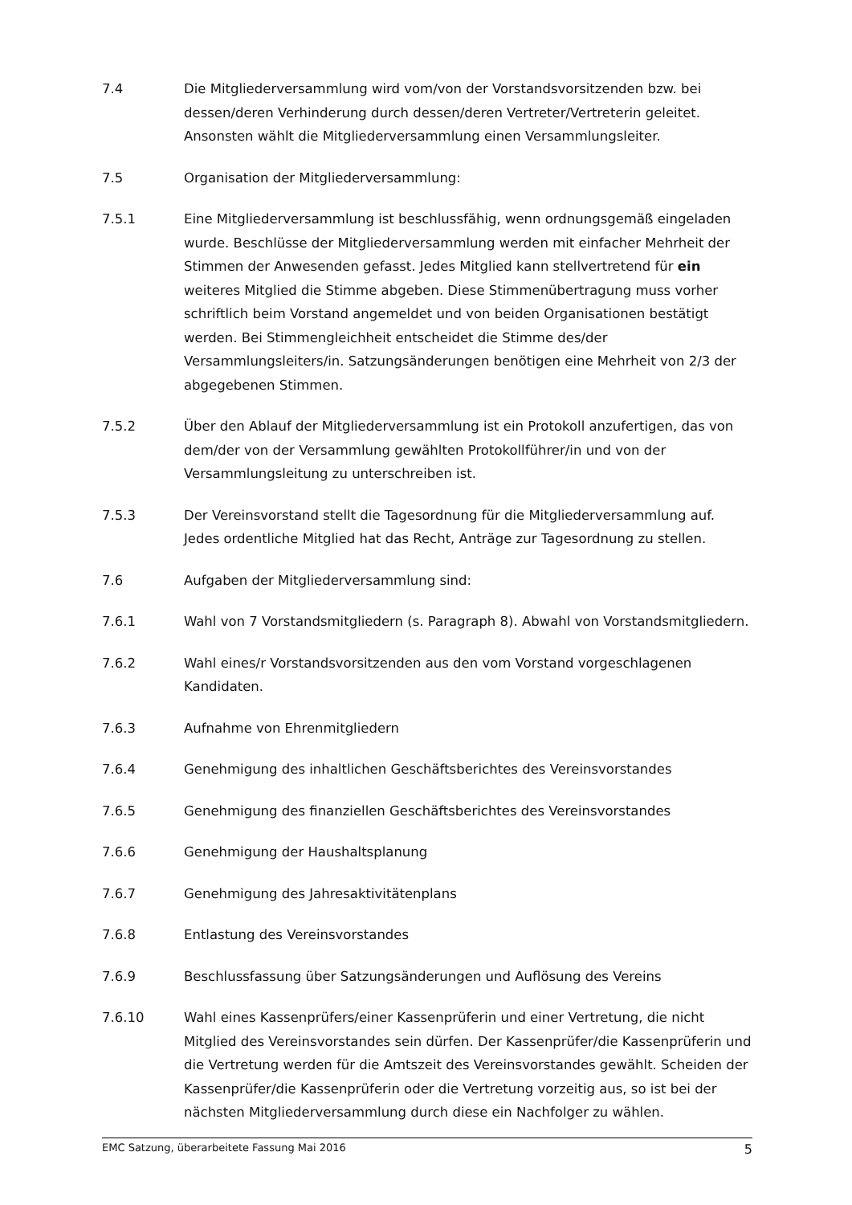7.4 Die Mitgliederversammlung wird vom/von der Vorstandsvorsitzenden bzw. bei dessen/deren Verhinderung durch dessen/deren Vertreter/Vertreterin geleitet. Ansonsten wählt die Mitgliederversammlung einen Versammlungsleiter.
7.5 Organisation der Mitgliederversammlung:
7.5.1 Eine Mitgliederversammlung ist beschlussfähig, wenn ordnungsgemäß eingeladen wurde. Beschlüsse der Mitgliederversammlung werden mit einfacher Mehrheit der Stimmen der Anwesenden gefasst. Jedes Mitglied kann stellvertretend für ein weiteres Mitglied die Stimme abgeben. Diese Stimmenübertragung muss vorher schriftlich beim Vorstand angemeldet und von beiden Organisationen bestätigt werden. Bei Stimmengleichheit entscheidet die Stimme des/der Versammlungsleiters/in. Satzungsänderungen benötigen eine Mehrheit von 2/3 der abgegebenen Stimmen.
7.5.2 Über den Ablauf der Mitgliederversammlung ist ein Protokoll anzufertigen, das von dem/der von der Versammlung gewählten Protokollführer/in und von der Versammlungsleitung zu unterschreiben ist.
7.5.3 Der Vereinsvorstand stellt die Tagesordnung für die Mitgliederversammlung auf. Jedes ordentliche Mitglied hat das Recht, Anträge zur Tagesordnung zu stellen.
7.6 Aufgaben der Mitgliederversammlung sind:
7.6.1 Wahl von 7 Vorstandsmitgliedern (s. Paragraph 8). Abwahl von Vorstandsmitgliedern.
7.6.2 Wahl eines/r Vorstandsvorsitzenden aus den vom Vorstand vorgeschlagenen Kandidaten.
7.6.3 Aufnahme von Ehrenmitgliedern
7.6.4 Genehmigung des inhaltlichen Geschäftsberichtes des Vereinsvorstandes
7.6.5 Genehmigung des finanziellen Geschäftsberichtes des Vereinsvorstandes
7.6.6 Genehmigung der Haushaltsplanung
7.6.7 Genehmigung des Jahresaktivitätenplans
7.6.8 Entlastung des Vereinsvorstandes
7.6.9 Beschlussfassung über Satzungsänderungen und Auflösung des Vereins
7.6.10 Wahl eines Kassenprüfers/einer Kassenprüferin und einer Vertretung, die nicht Mitglied des Vereinsvorstandes sein dürfen. Der Kassenprüfer/die Kassenprüferin und die Vertretung werden für die Amtszeit des Vereinsvorstandes gewählt. Scheiden der Kassenprüfer/die Kassenprüferin oder die Vertretung vorzeitig aus, so ist bei der nächsten Mitgliederversammlung durch diese ein Nachfolger zu wählen.
EMC Satzung, überarbeitete Fassung Mai 2016 5